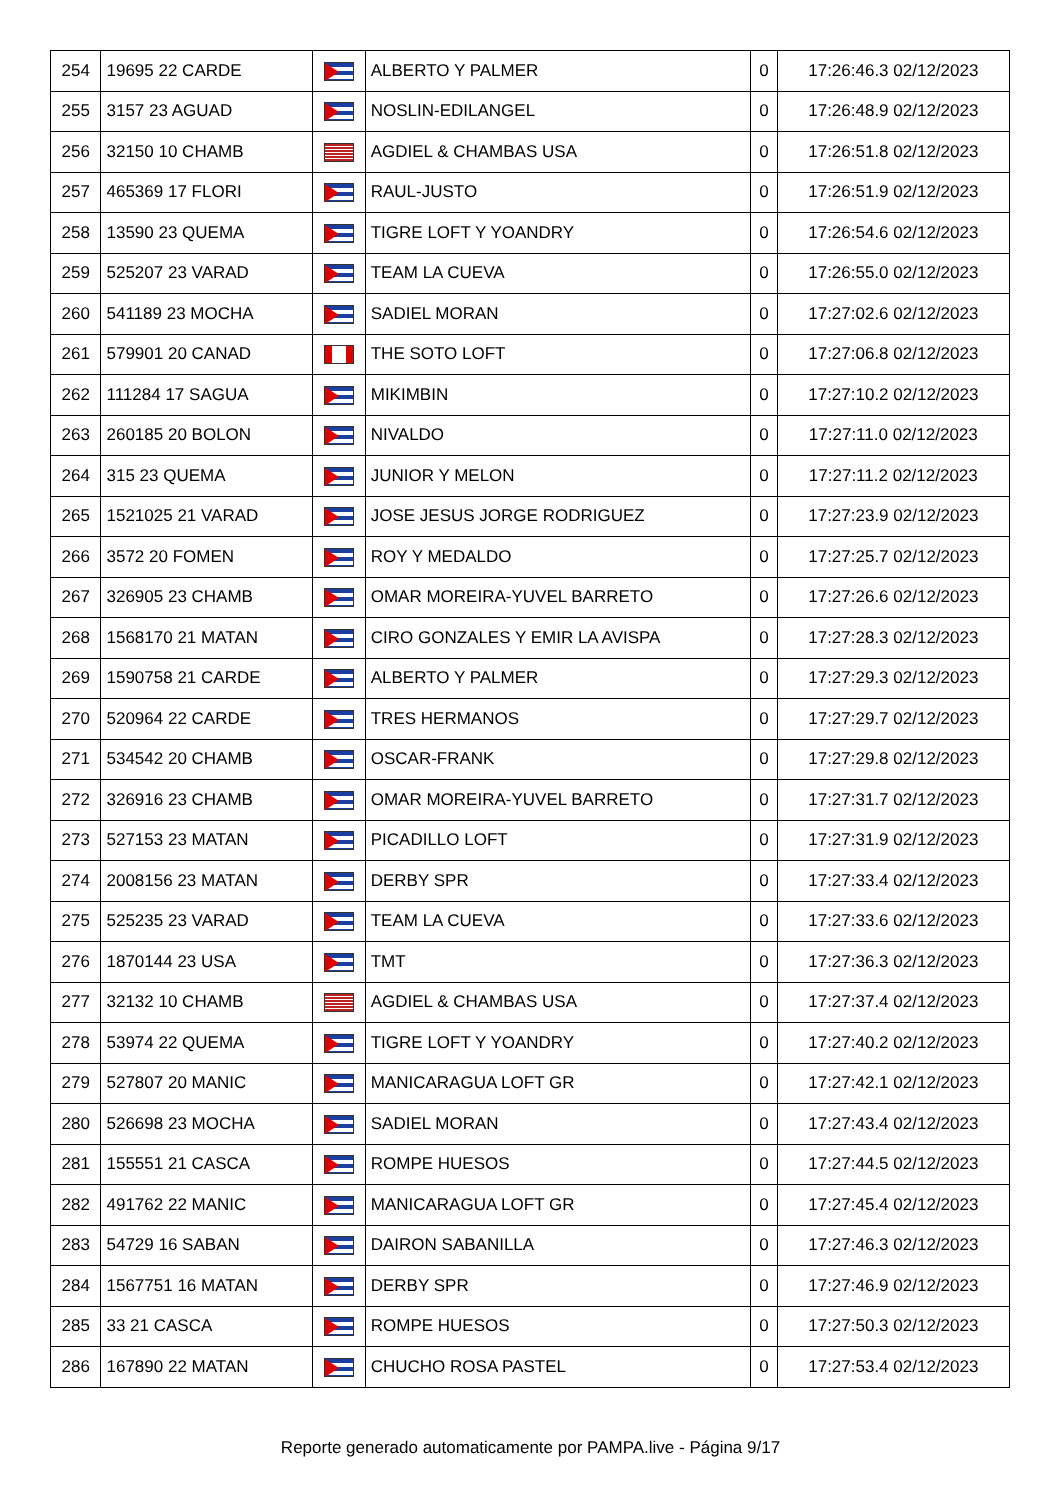| 254 | 19695 22 CARDE | | ALBERTO Y PALMER | 0 | 17:26:46.3 02/12/2023 |
| 255 | 3157 23 AGUAD | | NOSLIN-EDILANGEL | 0 | 17:26:48.9 02/12/2023 |
| 256 | 32150 10 CHAMB | | AGDIEL & CHAMBAS USA | 0 | 17:26:51.8 02/12/2023 |
| 257 | 465369 17 FLORI | | RAUL-JUSTO | 0 | 17:26:51.9 02/12/2023 |
| 258 | 13590 23 QUEMA | | TIGRE LOFT Y YOANDRY | 0 | 17:26:54.6 02/12/2023 |
| 259 | 525207 23 VARAD | | TEAM LA CUEVA | 0 | 17:26:55.0 02/12/2023 |
| 260 | 541189 23 MOCHA | | SADIEL MORAN | 0 | 17:27:02.6 02/12/2023 |
| 261 | 579901 20 CANAD | | THE SOTO LOFT | 0 | 17:27:06.8 02/12/2023 |
| 262 | 111284 17 SAGUA | | MIKIMBIN | 0 | 17:27:10.2 02/12/2023 |
| 263 | 260185 20 BOLON | | NIVALDO | 0 | 17:27:11.0 02/12/2023 |
| 264 | 315 23 QUEMA | | JUNIOR Y MELON | 0 | 17:27:11.2 02/12/2023 |
| 265 | 1521025 21 VARAD | | JOSE JESUS JORGE RODRIGUEZ | 0 | 17:27:23.9 02/12/2023 |
| 266 | 3572 20 FOMEN | | ROY Y MEDALDO | 0 | 17:27:25.7 02/12/2023 |
| 267 | 326905 23 CHAMB | | OMAR MOREIRA-YUVEL BARRETO | 0 | 17:27:26.6 02/12/2023 |
| 268 | 1568170 21 MATAN | | CIRO GONZALES Y EMIR LA AVISPA | 0 | 17:27:28.3 02/12/2023 |
| 269 | 1590758 21 CARDE | | ALBERTO Y PALMER | 0 | 17:27:29.3 02/12/2023 |
| 270 | 520964 22 CARDE | | TRES HERMANOS | 0 | 17:27:29.7 02/12/2023 |
| 271 | 534542 20 CHAMB | | OSCAR-FRANK | 0 | 17:27:29.8 02/12/2023 |
| 272 | 326916 23 CHAMB | | OMAR MOREIRA-YUVEL BARRETO | 0 | 17:27:31.7 02/12/2023 |
| 273 | 527153 23 MATAN | | PICADILLO LOFT | 0 | 17:27:31.9 02/12/2023 |
| 274 | 2008156 23 MATAN | | DERBY SPR | 0 | 17:27:33.4 02/12/2023 |
| 275 | 525235 23 VARAD | | TEAM LA CUEVA | 0 | 17:27:33.6 02/12/2023 |
| 276 | 1870144 23 USA | | TMT | 0 | 17:27:36.3 02/12/2023 |
| 277 | 32132 10 CHAMB | | AGDIEL & CHAMBAS USA | 0 | 17:27:37.4 02/12/2023 |
| 278 | 53974 22 QUEMA | | TIGRE LOFT Y YOANDRY | 0 | 17:27:40.2 02/12/2023 |
| 279 | 527807 20 MANIC | | MANICARAGUA LOFT GR | 0 | 17:27:42.1 02/12/2023 |
| 280 | 526698 23 MOCHA | | SADIEL MORAN | 0 | 17:27:43.4 02/12/2023 |
| 281 | 155551 21 CASCA | | ROMPE HUESOS | 0 | 17:27:44.5 02/12/2023 |
| 282 | 491762 22 MANIC | | MANICARAGUA LOFT GR | 0 | 17:27:45.4 02/12/2023 |
| 283 | 54729 16 SABAN | | DAIRON SABANILLA | 0 | 17:27:46.3 02/12/2023 |
| 284 | 1567751 16 MATAN | | DERBY SPR | 0 | 17:27:46.9 02/12/2023 |
| 285 | 33 21 CASCA | | ROMPE HUESOS | 0 | 17:27:50.3 02/12/2023 |
| 286 | 167890 22 MATAN | | CHUCHO ROSA PASTEL | 0 | 17:27:53.4 02/12/2023 |
Reporte generado automaticamente por PAMPA.live - Página 9/17